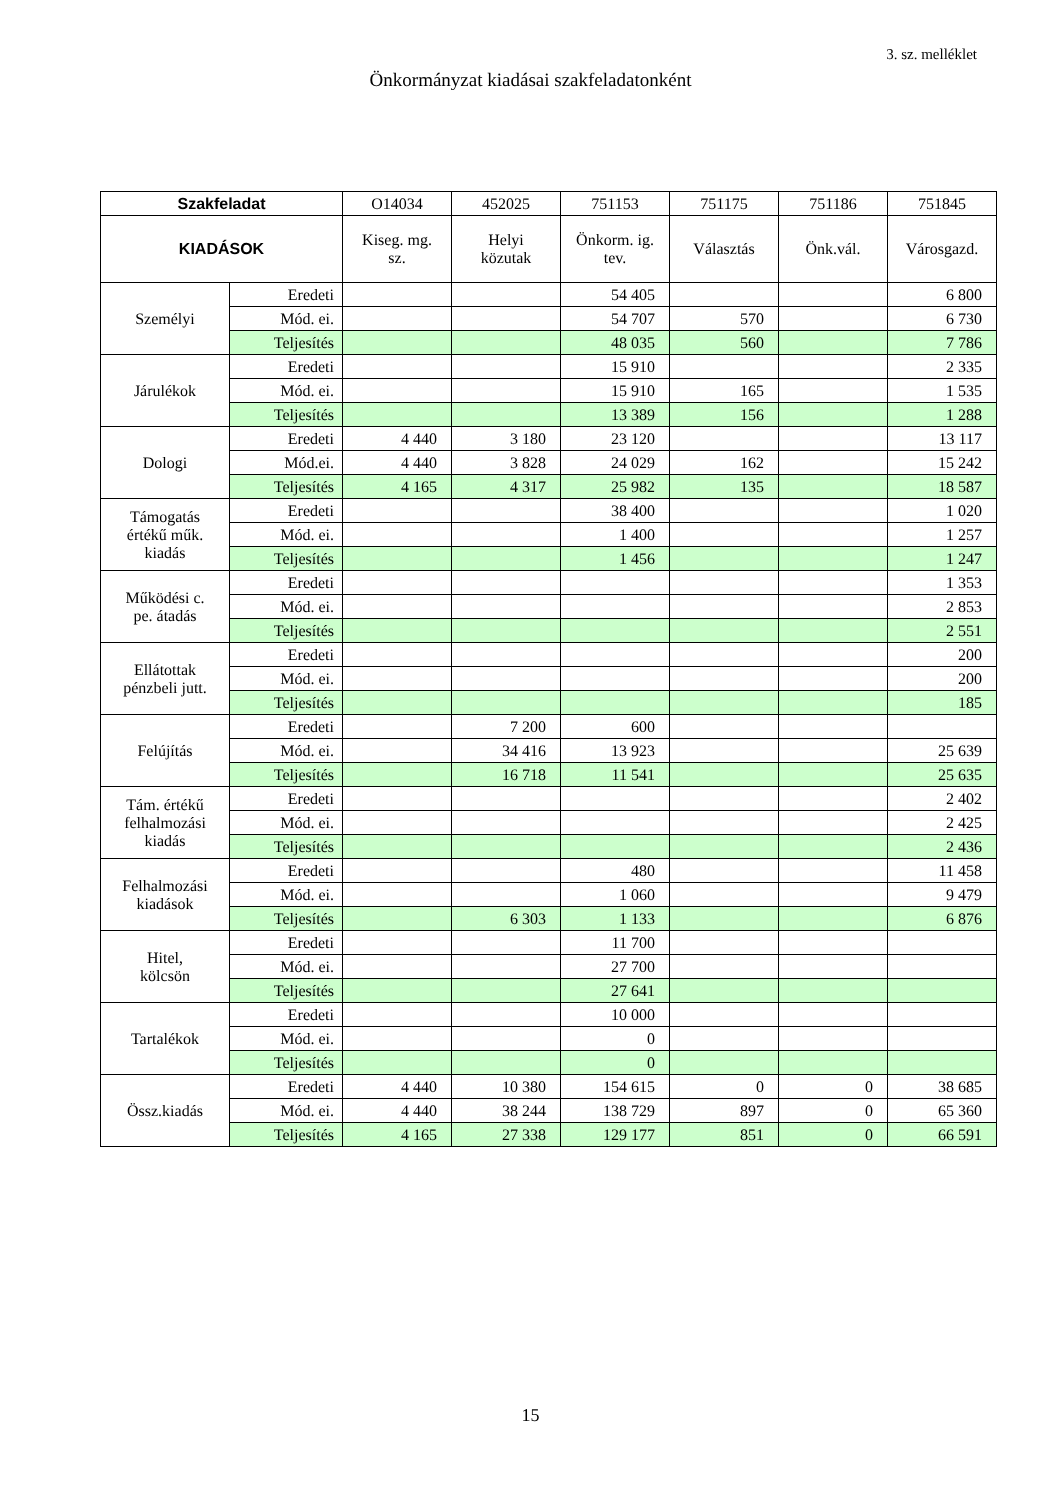3. sz. melléklet
Önkormányzat kiadásai szakfeladatonként
| Szakfeladat | | O14034 | 452025 | 751153 | 751175 | 751186 | 751845 |
| --- | --- | --- | --- | --- | --- | --- | --- |
| KIADÁSOK | | Kiseg. mg. sz. | Helyi közutak | Önkorm. ig. tev. | Választás | Önk.vál. | Városgazd. |
| Személyi | Eredeti | | | 54 405 | | | 6 800 |
| | Mód. ei. | | | 54 707 | 570 | | 6 730 |
| | Teljesítés | | | 48 035 | 560 | | 7 786 |
| Járulékok | Eredeti | | | 15 910 | | | 2 335 |
| | Mód. ei. | | | 15 910 | 165 | | 1 535 |
| | Teljesítés | | | 13 389 | 156 | | 1 288 |
| Dologi | Eredeti | 4 440 | 3 180 | 23 120 | | | 13 117 |
| | Mód.ei. | 4 440 | 3 828 | 24 029 | 162 | | 15 242 |
| | Teljesítés | 4 165 | 4 317 | 25 982 | 135 | | 18 587 |
| Támogatás értékű műk. kiadás | Eredeti | | | 38 400 | | | 1 020 |
| | Mód. ei. | | | 1 400 | | | 1 257 |
| | Teljesítés | | | 1 456 | | | 1 247 |
| Működési c. pe. átadás | Eredeti | | | | | | 1 353 |
| | Mód. ei. | | | | | | 2 853 |
| | Teljesítés | | | | | | 2 551 |
| Ellátottak pénzbeli jutt. | Eredeti | | | | | | 200 |
| | Mód. ei. | | | | | | 200 |
| | Teljesítés | | | | | | 185 |
| Felújítás | Eredeti | | 7 200 | 600 | | | |
| | Mód. ei. | | 34 416 | 13 923 | | | 25 639 |
| | Teljesítés | | 16 718 | 11 541 | | | 25 635 |
| Tám. értékű felhalmozási kiadás | Eredeti | | | | | | 2 402 |
| | Mód. ei. | | | | | | 2 425 |
| | Teljesítés | | | | | | 2 436 |
| Felhalmozási kiadások | Eredeti | | | 480 | | | 11 458 |
| | Mód. ei. | | | 1 060 | | | 9 479 |
| | Teljesítés | | 6 303 | 1 133 | | | 6 876 |
| Hitel, kölcsön | Eredeti | | | 11 700 | | | |
| | Mód. ei. | | | 27 700 | | | |
| | Teljesítés | | | 27 641 | | | |
| Tartalékok | Eredeti | | | 10 000 | | | |
| | Mód. ei. | | | 0 | | | |
| | Teljesítés | | | 0 | | | |
| Össz.kiadás | Eredeti | 4 440 | 10 380 | 154 615 | 0 | 0 | 38 685 |
| | Mód. ei. | 4 440 | 38 244 | 138 729 | 897 | 0 | 65 360 |
| | Teljesítés | 4 165 | 27 338 | 129 177 | 851 | 0 | 66 591 |
15